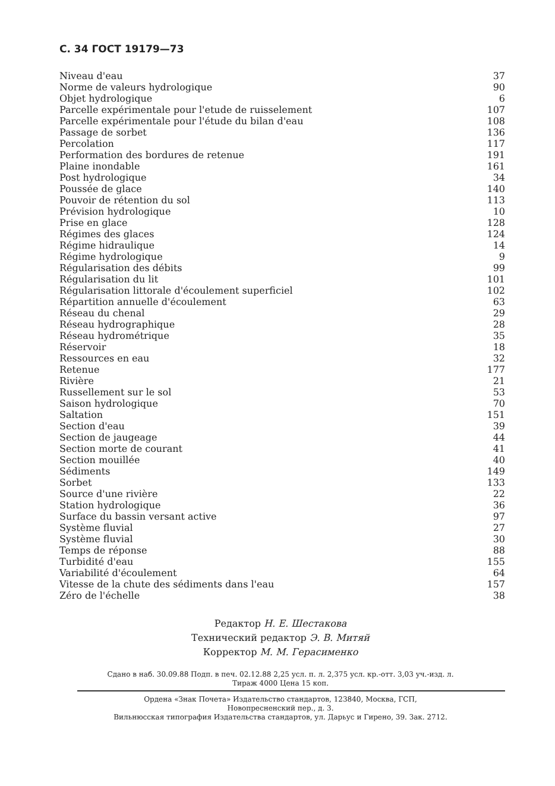С. 34 ГОСТ 19179—73
| Niveau d'eau | 37 |
| Norme de valeurs hydrologique | 90 |
| Objet hydrologique | 6 |
| Parcelle expérimentale pour l'etude de ruisselement | 107 |
| Parcelle expérimentale pour l'étude du bilan d'eau | 108 |
| Passage de sorbet | 136 |
| Percolation | 117 |
| Performation des bordures de retenue | 191 |
| Plaine inondable | 161 |
| Post hydrologique | 34 |
| Poussée de glace | 140 |
| Pouvoir de rétention du sol | 113 |
| Prévision hydrologique | 10 |
| Prise en glace | 128 |
| Régimes des glaces | 124 |
| Régime hidraulique | 14 |
| Régime hydrologique | 9 |
| Régularisation des débits | 99 |
| Régularisation du lit | 101 |
| Régularisation littorale d'écoulement superficiel | 102 |
| Répartition annuelle d'écoulement | 63 |
| Réseau du chenal | 29 |
| Réseau hydrographique | 28 |
| Réseau hydrométrique | 35 |
| Réservoir | 18 |
| Ressources en eau | 32 |
| Retenue | 177 |
| Rivière | 21 |
| Russellement sur le sol | 53 |
| Saison hydrologique | 70 |
| Saltation | 151 |
| Section d'eau | 39 |
| Section de jaugeage | 44 |
| Section morte de courant | 41 |
| Section mouillée | 40 |
| Sédiments | 149 |
| Sorbet | 133 |
| Source d'une rivière | 22 |
| Station hydrologique | 36 |
| Surface du bassin versant active | 97 |
| Système fluvial | 27 |
| Système fluvial | 30 |
| Temps de réponse | 88 |
| Turbidité d'eau | 155 |
| Variabilité d'écoulement | 64 |
| Vitesse de la chute des sédiments dans l'eau | 157 |
| Zéro de l'échelle | 38 |
Редактор Н. Е. Шестакова
Технический редактор Э. В. Митяй
Корректор М. М. Герасименко
Сдано в наб. 30.09.88 Подп. в печ. 02.12.88 2,25 усл. п. л. 2,375 усл. кр.-отт. 3,03 уч.-изд. л.
Тираж 4000 Цена 15 коп.
Ордена «Знак Почета» Издательство стандартов, 123840, Москва, ГСП,
Новопресненский пер., д. 3.
Вильнюсская типография Издательства стандартов, ул. Дарьус и Гирено, 39. Зак. 2712.